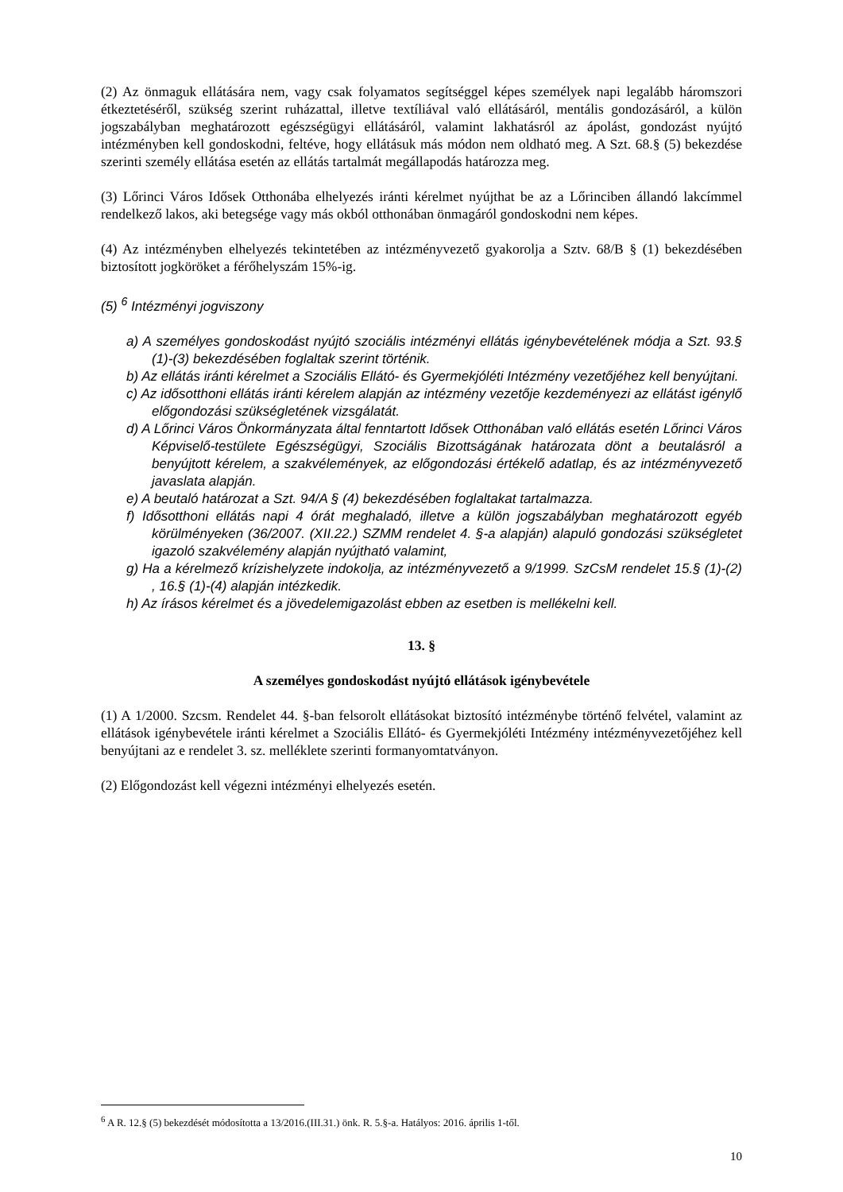(2) Az önmaguk ellátására nem, vagy csak folyamatos segítséggel képes személyek napi legalább háromszori étkeztetéséről, szükség szerint ruházattal, illetve textíliával való ellátásáról, mentális gondozásáról, a külön jogszabályban meghatározott egészségügyi ellátásáról, valamint lakhatásról az ápolást, gondozást nyújtó intézményben kell gondoskodni, feltéve, hogy ellátásuk más módon nem oldható meg. A Szt. 68.§ (5) bekezdése szerinti személy ellátása esetén az ellátás tartalmát megállapodás határozza meg.
(3) Lőrinci Város Idősek Otthonába elhelyezés iránti kérelmet nyújthat be az a Lőrinciben állandó lakcímmel rendelkező lakos, aki betegsége vagy más okból otthonában önmagáról gondoskodni nem képes.
(4) Az intézményben elhelyezés tekintetében az intézményvezető gyakorolja a Sztv. 68/B § (1) bekezdésében biztosított jogköröket a férőhelyszám 15%-ig.
(5) <sup>6</sup> Intézményi jogviszony
a) A személyes gondoskodást nyújtó szociális intézményi ellátás igénybevételének módja a Szt. 93.§ (1)-(3) bekezdésében foglaltak szerint történik.
b) Az ellátás iránti kérelmet a Szociális Ellátó- és Gyermekjóléti Intézmény vezetőjéhez kell benyújtani.
c) Az idősotthoni ellátás iránti kérelem alapján az intézmény vezetője kezdeményezi az ellátást igénylő előgondozási szükségletének vizsgálatát.
d) A Lőrinci Város Önkormányzata által fenntartott Idősek Otthonában való ellátás esetén Lőrinci Város Képviselő-testülete Egészségügyi, Szociális Bizottságának határozata dönt a beutalásról a benyújtott kérelem, a szakvélemények, az előgondozási értékelő adatlap, és az intézményvezető javaslata alapján.
e) A beutaló határozat a Szt. 94/A § (4) bekezdésében foglaltakat tartalmazza.
f) Idősotthoni ellátás napi 4 órát meghaladó, illetve a külön jogszabályban meghatározott egyéb körülményeken (36/2007. (XII.22.) SZMM rendelet 4. §-a alapján) alapuló gondozási szükségletet igazoló szakvélemény alapján nyújtható valamint,
g) Ha a kérelmező krízishelyzete indokolja, az intézményvezető a 9/1999. SzCsM rendelet 15.§ (1)-(2) , 16.§ (1)-(4) alapján intézkedik.
h) Az írásos kérelmet és a jövedelemigazolást ebben az esetben is mellékelni kell.
13. §
A személyes gondoskodást nyújtó ellátások igénybevétele
(1) A 1/2000. Szcsm. Rendelet 44. §-ban felsorolt ellátásokat biztosító intézménybe történő felvétel, valamint az ellátások igénybevétele iránti kérelmet a Szociális Ellátó- és Gyermekjóléti Intézmény intézményvezetőjéhez kell benyújtani az e rendelet 3. sz. melléklete szerinti formanyomtatványon.
(2) Előgondozást kell végezni intézményi elhelyezés esetén.
<sup>6</sup> A R. 12.§ (5) bekezdését módosította a 13/2016.(III.31.) önk. R. 5.§-a. Hatályos: 2016. április 1-től.
10